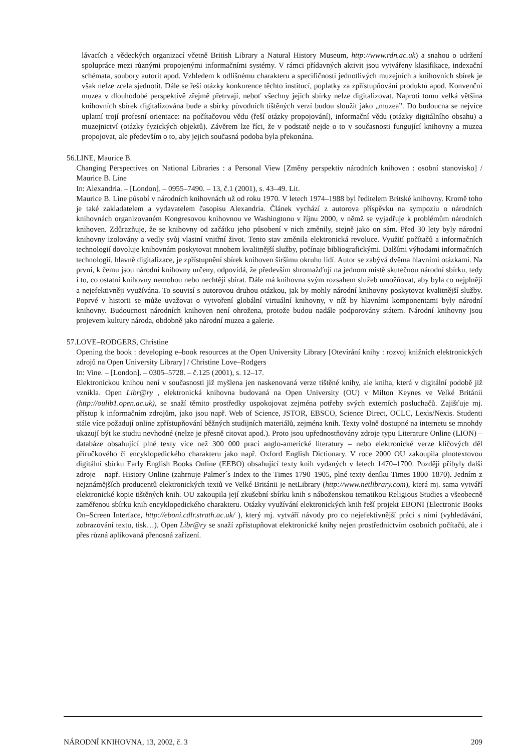lávacích a vědeckých organizací včetně British Library a Natural History Museum, http://www.rdn.ac.uk) a snahou o udržení spolupráce mezi různými propojenými informačními systémy. V rámci přídavných aktivit jsou vytvářeny klasifikace, indexační schémata, soubory autorit apod. Vzhledem k odlišnému charakteru a specifičnosti jednotlivých muzejních a knihovních sbírek je však nelze zcela sjednotit. Dále se řeší otázky konkurence těchto institucí, poplatky za zpřístupňování produktů apod. Konvenční muzea v dlouhodobé perspektivě zřejmě přetrvají, neboť všechny jejich sbírky nelze digitalizovat. Naproti tomu velká většina knihovních sbírek digitalizována bude a sbírky původních tištěných verzí budou sloužit jako „muzea”. Do budoucna se nejvíce uplatní trojí profesní orientace: na počítačovou vědu (řeší otázky propojování), informační vědu (otázky digitálního obsahu) a muzejnictví (otázky fyzických objektů). Závěrem lze říci, že v podstatě nejde o to v současnosti fungující knihovny a muzea propojovat, ale především o to, aby jejich současná podoba byla překonána.
56. LINE, Maurice B.
Changing Perspectives on National Libraries : a Personal View [Změny perspektiv národních knihoven : osobní stanovisko] / Maurice B. Line
In: Alexandria. – [London]. – 0955–7490. – 13, č.1 (2001), s. 43–49. Lit.
Maurice B. Line působí v národních knihovnách už od roku 1970. V letech 1974–1988 byl ředitelem Britské knihovny. Kromě toho je také zakladatelem a vydavatelem časopisu Alexandria. Článek vychází z autorova příspěvku na sympoziu o národních knihovnách organizovaném Kongresovou knihovnou ve Washingtonu v říjnu 2000, v němž se vyjadřuje k problémům národních knihoven. Zdůrazňuje, že se knihovny od začátku jeho působení v nich změnily, stejně jako on sám. Před 30 lety byly národní knihovny izolovány a vedly svůj vlastní vnitřní život. Tento stav změnila elektronická revoluce. Využití počítačů a informačních technologií dovoluje knihovnám poskytovat mnohem kvalitnější služby, počínaje bibliografickými. Dalšími výhodami informačních technologií, hlavně digitalizace, je zpřístupnění sbírek knihoven širšímu okruhu lidí. Autor se zabývá dvěma hlavními otázkami. Na první, k čemu jsou národní knihovny určeny, odpovídá, že především shromažďují na jednom místě skutečnou národní sbírku, tedy i to, co ostatní knihovny nemohou nebo nechtějí sbírat. Dále má knihovna svým rozsahem služeb umožňovat, aby byla co nejplněji a nejefektivněji využívána. To souvisí s autorovou druhou otázkou, jak by mohly národní knihovny poskytovat kvalitnější služby. Poprvé v historii se může uvažovat o vytvoření globální virtuální knihovny, v níž by hlavními komponentami byly národní knihovny. Budoucnost národních knihoven není ohrožena, protože budou nadále podporovány státem. Národní knihovny jsou projevem kultury národa, obdobně jako národní muzea a galerie.
57. LOVE–RODGERS, Christine
Opening the book : developing e–book resources at the Open University Library [Otevírání knihy : rozvoj knižních elektronických zdrojů na Open University Library] / Christine Love–Rodgers
In: Vine. – [London]. – 0305–5728. – č.125 (2001), s. 12–17.
Elektronickou knihou není v současnosti již myšlena jen naskenovaná verze tištěné knihy, ale kniha, která v digitální podobě již vznikla. Open Libr@ry , elektronická knihovna budovaná na Open University (OU) v Milton Keynes ve Velké Británii (http://oulib1.open.ac.uk), se snaží těmito prostředky uspokojovat zejména potřeby svých externích posluchačů. Zajišťuje mj. přístup k informačním zdrojům, jako jsou např. Web of Science, JSTOR, EBSCO, Science Direct, OCLC, Lexis/Nexis. Studenti stále více požadují online zpřístupňování běžných studijních materiálů, zejména knih. Texty volně dostupné na internetu se mnohdy ukazují být ke studiu nevhodné (nelze je přesně citovat apod.). Proto jsou upřednostňovány zdroje typu Literature Online (LION) – databáze obsahující plné texty více než 300 000 prací anglo-americké literatury – nebo elektronické verze klíčových děl příručkového či encyklopedického charakteru jako např. Oxford English Dictionary. V roce 2000 OU zakoupila plnotextovou digitální sbírku Early English Books Online (EEBO) obsahující texty knih vydaných v letech 1470–1700. Později přibyly další zdroje – např. History Online (zahrnuje Palmer´s Index to the Times 1790–1905, plné texty deníku Times 1800–1870). Jedním z nejznámějších producentů elektronických textů ve Velké Británii je netLibrary (http://www.netlibrary.com), která mj. sama vytváří elektronické kopie tištěných knih. OU zakoupila její zkušební sbírku knih s náboženskou tematikou Religious Studies a všeobecně zaměřenou sbírku knih encyklopedického charakteru. Otázky využívání elektronických knih řeší projekt EBONI (Electronic Books On–Screen Interface, http://eboni.cdlr.strath.ac.uk/ ), který mj. vytváří návody pro co nejefektivnější práci s nimi (vyhledávání, zobrazování textu, tisk…). Open Libr@ry se snaží zpřístupňovat elektronické knihy nejen prostřednictvím osobních počítačů, ale i přes různá aplikovaná přenosná zařízení.
NÁRODNÍ KNIHOVNA, 13, 2002, č. 3 209